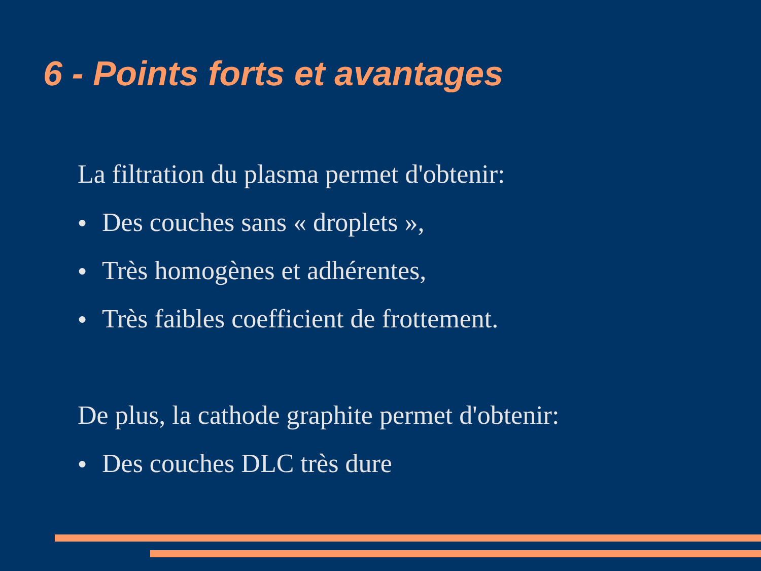6 - Points forts et avantages
La filtration du plasma permet d'obtenir:
● Des couches sans « droplets »,
● Très homogènes et adhérentes,
● Très faibles coefficient de frottement.
De plus, la cathode graphite permet d'obtenir:
● Des couches DLC très dure